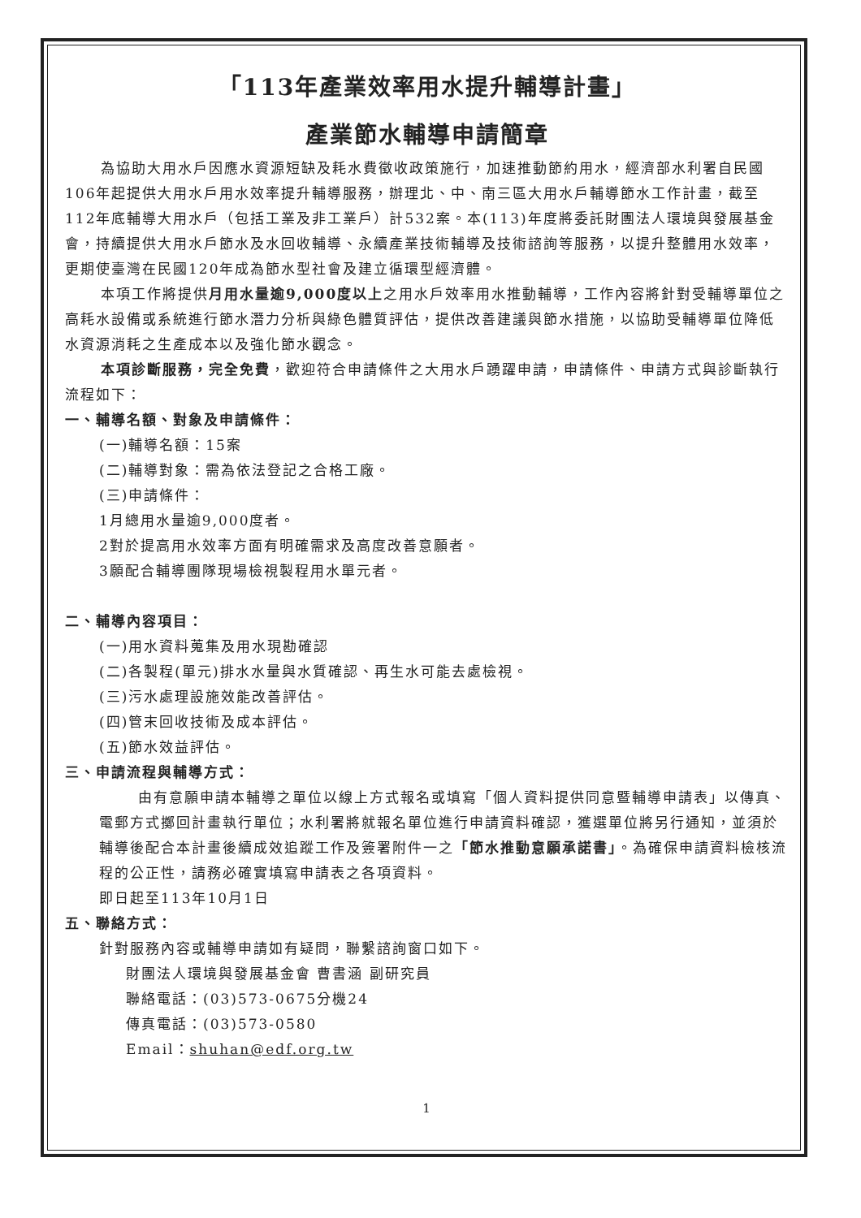「113年產業效率用水提升輔導計畫」
產業節水輔導申請簡章
為協助大用水戶因應水資源短缺及耗水費徵收政策施行，加速推動節約用水，經濟部水利署自民國106年起提供大用水戶用水效率提升輔導服務，辦理北、中、南三區大用水戶輔導節水工作計畫，截至112年底輔導大用水戶（包括工業及非工業戶）計532案。本(113)年度將委託財團法人環境與發展基金會，持續提供大用水戶節水及水回收輔導、永續產業技術輔導及技術諮詢等服務，以提升整體用水效率，更期使臺灣在民國120年成為節水型社會及建立循環型經濟體。
本項工作將提供月用水量逾9,000度以上之用水戶效率用水推動輔導，工作內容將針對受輔導單位之高耗水設備或系統進行節水潛力分析與綠色體質評估，提供改善建議與節水措施，以協助受輔導單位降低水資源消耗之生產成本以及強化節水觀念。
本項診斷服務，完全免費，歡迎符合申請條件之大用水戶踴躍申請，申請條件、申請方式與診斷執行流程如下：
一、輔導名額、對象及申請條件：
(一)輔導名額：15案
(二)輔導對象：需為依法登記之合格工廠。
(三)申請條件：
1月總用水量逾9,000度者。
2對於提高用水效率方面有明確需求及高度改善意願者。
3願配合輔導團隊現場檢視製程用水單元者。
二、輔導內容項目：
(一)用水資料蒐集及用水現勘確認
(二)各製程(單元)排水水量與水質確認、再生水可能去處檢視。
(三)污水處理設施效能改善評估。
(四)管末回收技術及成本評估。
(五)節水效益評估。
三、申請流程與輔導方式：
由有意願申請本輔導之單位以線上方式報名或填寫「個人資料提供同意暨輔導申請表」以傳真、電郵方式擲回計畫執行單位；水利署將就報名單位進行申請資料確認，獲選單位將另行通知，並須於輔導後配合本計畫後續成效追蹤工作及簽署附件一之「節水推動意願承諾書」。為確保申請資料檢核流程的公正性，請務必確實填寫申請表之各項資料。
即日起至113年10月1日
五、聯絡方式：
針對服務內容或輔導申請如有疑問，聯繫諮詢窗口如下。
財團法人環境與發展基金會 曹書涵 副研究員
聯絡電話：(03)573-0675分機24
傳真電話：(03)573-0580
Email：shuhan@edf.org.tw
1